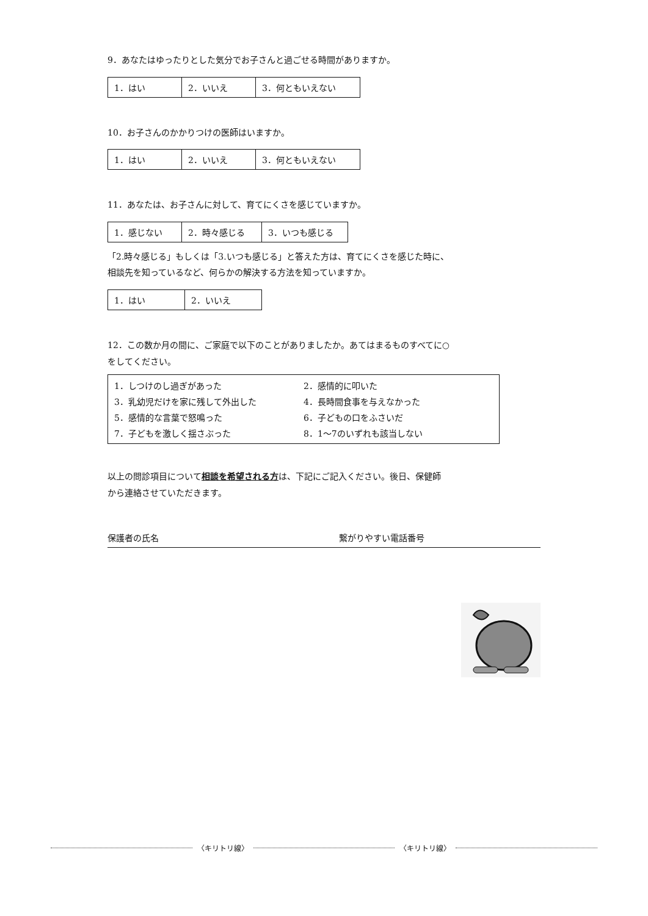9．あなたはゆったりとした気分でお子さんと過ごせる時間がありますか。
| 1．はい | 2．いいえ | 3．何ともいえない |
10．お子さんのかかりつけの医師はいますか。
| 1．はい | 2．いいえ | 3．何ともいえない |
11．あなたは、お子さんに対して、育てにくさを感じていますか。
| 1．感じない | 2．時々感じる | 3．いつも感じる |
「2.時々感じる」もしくは「3.いつも感じる」と答えた方は、育てにくさを感じた時に、
相談先を知っているなど、何らかの解決する方法を知っていますか。
| 1．はい | 2．いいえ |
12．この数か月の間に、ご家庭で以下のことがありましたか。あてはまるものすべてに○
をしてください。
| 1．しつけのし過ぎがあった | 2．感情的に叩いた |
| 3．乳幼児だけを家に残して外出した | 4．長時間食事を与えなかった |
| 5．感情的な言葉で怒鳴った | 6．子どもの口をふさいだ |
| 7．子どもを激しく揺さぶった | 8．1～7のいずれも該当しない |
以上の問診項目について相談を希望される方は、下記にご記入ください。後日、保健師
から連絡させていただきます。
保護者の氏名 繋がりやすい電話番号
〈キリトリ線〉 〈キリトリ線〉